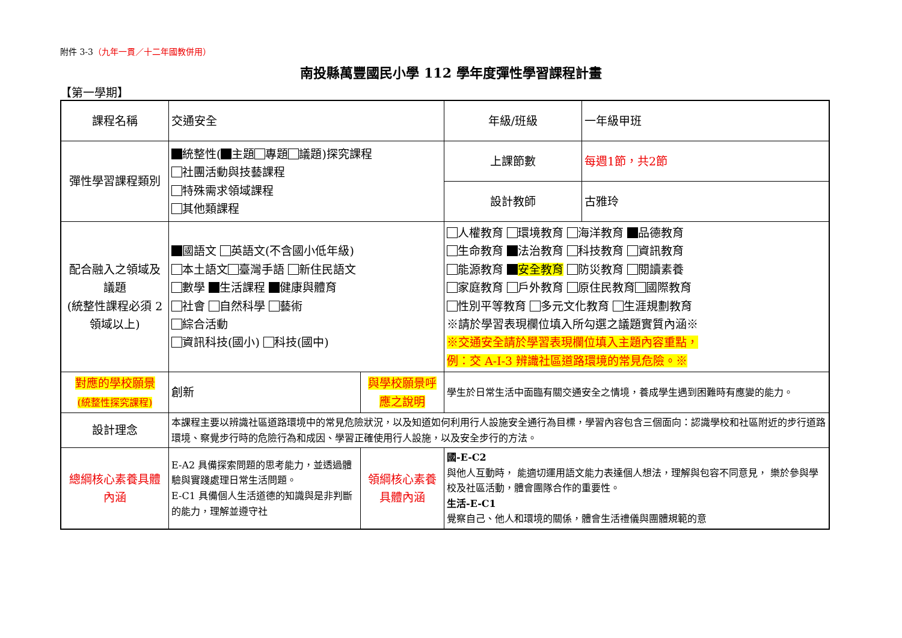附件 3-3（九年一貫／十二年國教併用）
南投縣萬豐國民小學 112 學年度彈性學習課程計畫
【第一學期】
| 課程名稱 | 交通安全 | | 年級/班級 | 一年級甲班 |
| 彈性學習課程類別 | 統整性( 主題 專題 議題)探究課程 社團活動與技藝課程 特殊需求領域課程 其他類課程 | | 上課節數 | 每週1節，共2節 |
| | | | 設計教師 | 古雅玲 |
| 配合融入之領域及議題 (統整性課程必須 2 領域以上) | 國語文 英語文(不含國小低年級) 本土語文 臺灣手語 新住民語文 數學 生活課程 健康與體育 社會 自然科學 藝術 綜合活動 資訊科技(國小) 科技(國中) | | 人權教育 環境教育 海洋教育 品德教育 生命教育 法治教育 科技教育 資訊教育 能源教育 安全教育 防災教育 閱讀素養 家庭教育 戶外教育 原住民教育 國際教育 性別平等教育 多元文化教育 生涯規劃教育 ※請於學習表現欄位填入所勾選之議題實質內涵※ ※交通安全請於學習表現欄位填入主題內容重點， 例：交 A-I-3 辨識社區道路環境的常見危險。※ | |
| 對應的學校願景 (統整性探究課程) | 創新 | 與學校願景呼應之說明 | 學生於日常生活中面臨有關交通安全之情境，養成學生遇到困難時有應變的能力。 | |
| 設計理念 | 本課程主要以辨識社區道路環境中的常見危險狀況，以及知道如何利用行人設施安全通行為目標，學習內容包含三個面向：認識學校和社區附近的步行道路環境、察覺步行時的危險行為和成因、學習正確使用行人設施，以及安全步行的方法。 | | | |
| 總綱核心素養具體內涵 | E-A2 具備探索問題的思考能力，並透過體驗與實踐處理日常生活問題。 E-C1 具備個人生活道德的知識與是非判斷的能力，理解並遵守社 | 領綱核心素養具體內涵 | 國-E-C2 與他人互動時， 能適切運用語文能力表達個人想法，理解與包容不同意見， 樂於參與學校及社區活動，體會團隊合作的重要性。 生活-E-C1 覺察自己、他人和環境的關係，體會生活禮儀與團體規範的意 | |